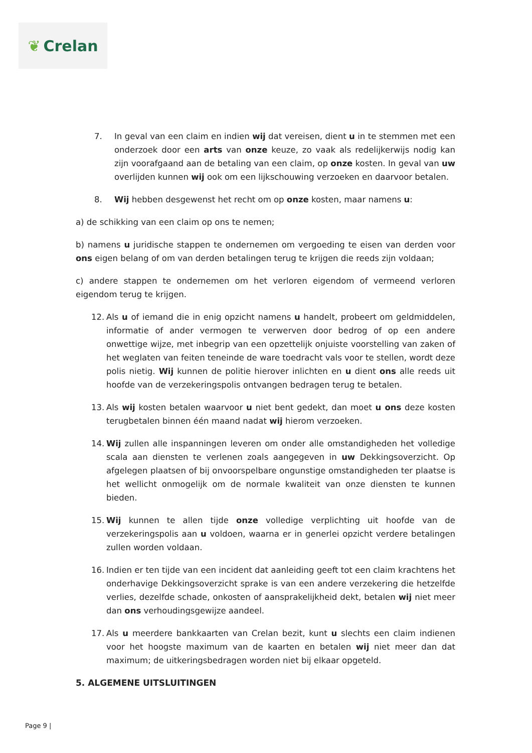❦ Crelan
7. In geval van een claim en indien wij dat vereisen, dient u in te stemmen met een onderzoek door een arts van onze keuze, zo vaak als redelijkerwijs nodig kan zijn voorafgaand aan de betaling van een claim, op onze kosten. In geval van uw overlijden kunnen wij ook om een lijkschouwing verzoeken en daarvoor betalen.
8. Wij hebben desgewenst het recht om op onze kosten, maar namens u:
a) de schikking van een claim op ons te nemen;
b) namens u juridische stappen te ondernemen om vergoeding te eisen van derden voor ons eigen belang of om van derden betalingen terug te krijgen die reeds zijn voldaan;
c) andere stappen te ondernemen om het verloren eigendom of vermeend verloren eigendom terug te krijgen.
12. Als u of iemand die in enig opzicht namens u handelt, probeert om geldmiddelen, informatie of ander vermogen te verwerven door bedrog of op een andere onwettige wijze, met inbegrip van een opzettelijk onjuiste voorstelling van zaken of het weglaten van feiten teneinde de ware toedracht vals voor te stellen, wordt deze polis nietig. Wij kunnen de politie hierover inlichten en u dient ons alle reeds uit hoofde van de verzekeringspolis ontvangen bedragen terug te betalen.
13. Als wij kosten betalen waarvoor u niet bent gedekt, dan moet u ons deze kosten terugbetalen binnen één maand nadat wij hierom verzoeken.
14. Wij zullen alle inspanningen leveren om onder alle omstandigheden het volledige scala aan diensten te verlenen zoals aangegeven in uw Dekkingsoverzicht. Op afgelegen plaatsen of bij onvoorspelbare ongunstige omstandigheden ter plaatse is het wellicht onmogelijk om de normale kwaliteit van onze diensten te kunnen bieden.
15. Wij kunnen te allen tijde onze volledige verplichting uit hoofde van de verzekeringspolis aan u voldoen, waarna er in generlei opzicht verdere betalingen zullen worden voldaan.
16. Indien er ten tijde van een incident dat aanleiding geeft tot een claim krachtens het onderhavige Dekkingsoverzicht sprake is van een andere verzekering die hetzelfde verlies, dezelfde schade, onkosten of aansprakelijkheid dekt, betalen wij niet meer dan ons verhoudingsgewijze aandeel.
17. Als u meerdere bankkaarten van Crelan bezit, kunt u slechts een claim indienen voor het hoogste maximum van de kaarten en betalen wij niet meer dan dat maximum; de uitkeringsbedragen worden niet bij elkaar opgeteld.
5. ALGEMENE UITSLUITINGEN
Page 9 |